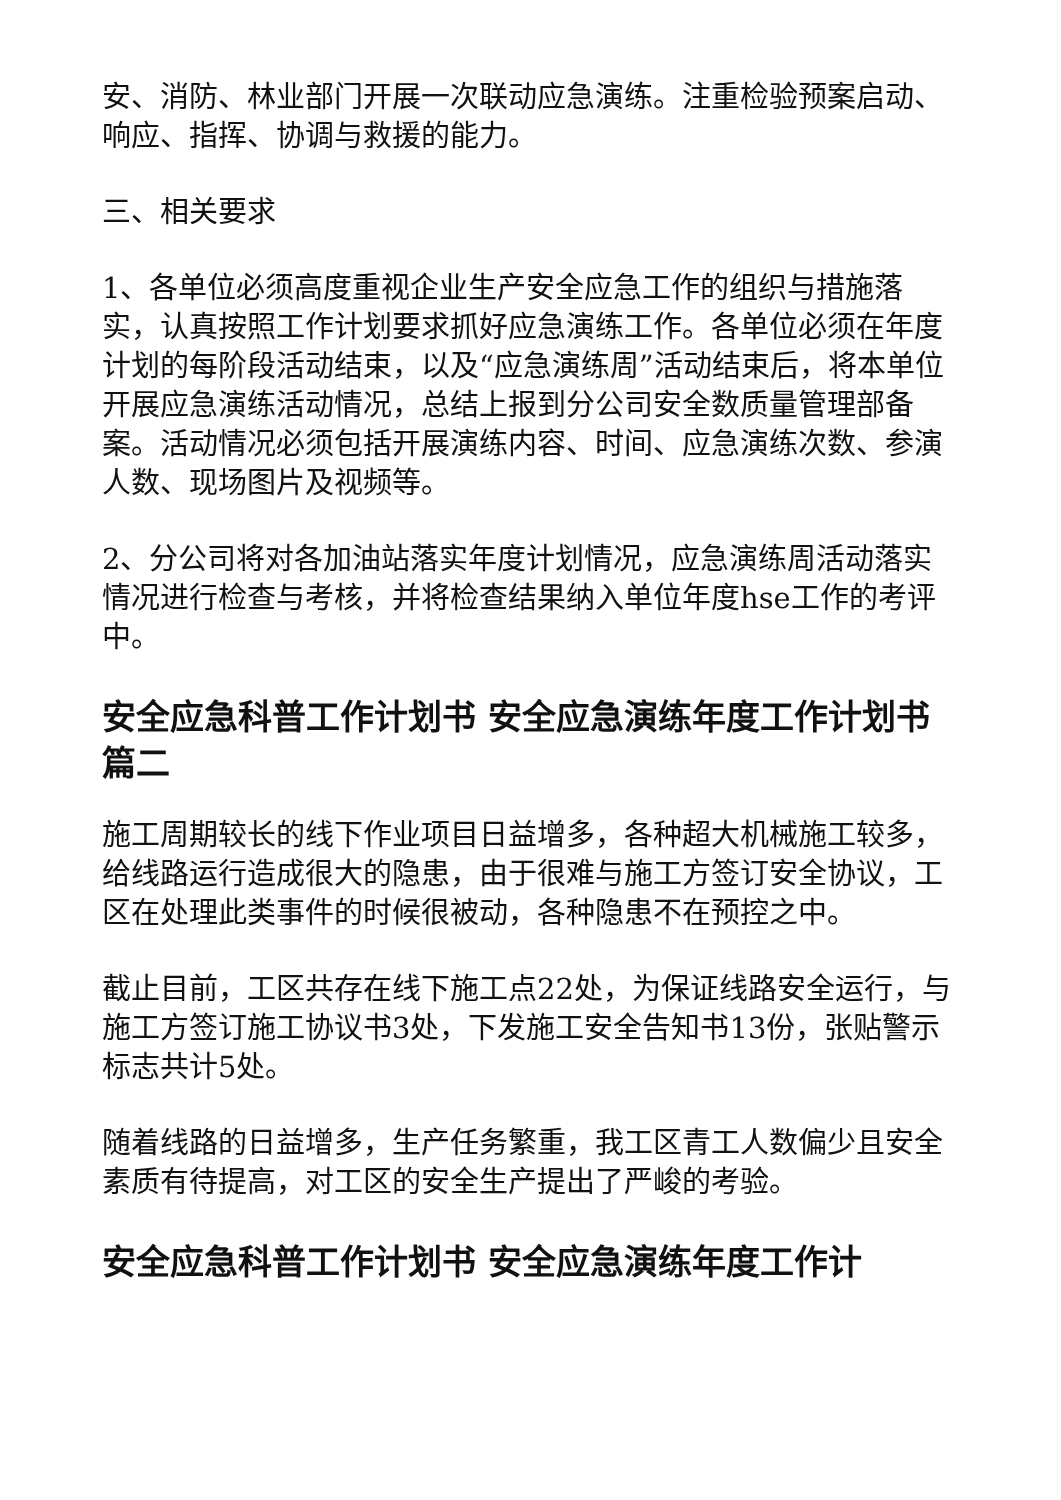安、消防、林业部门开展一次联动应急演练。注重检验预案启动、响应、指挥、协调与救援的能力。
三、相关要求
1、各单位必须高度重视企业生产安全应急工作的组织与措施落实，认真按照工作计划要求抓好应急演练工作。各单位必须在年度计划的每阶段活动结束，以及“应急演练周”活动结束后，将本单位开展应急演练活动情况，总结上报到分公司安全数质量管理部备案。活动情况必须包括开展演练内容、时间、应急演练次数、参演人数、现场图片及视频等。
2、分公司将对各加油站落实年度计划情况，应急演练周活动落实情况进行检查与考核，并将检查结果纳入单位年度hse工作的考评中。
安全应急科普工作计划书 安全应急演练年度工作计划书篇二
施工周期较长的线下作业项目日益增多，各种超大机械施工较多，给线路运行造成很大的隐患，由于很难与施工方签订安全协议，工区在处理此类事件的时候很被动，各种隐患不在预控之中。
截止目前，工区共存在线下施工点22处，为保证线路安全运行，与施工方签订施工协议书3处，下发施工安全告知书13份，张贴警示标志共计5处。
随着线路的日益增多，生产任务繁重，我工区青工人数偏少且安全素质有待提高，对工区的安全生产提出了严峻的考验。
安全应急科普工作计划书 安全应急演练年度工作计